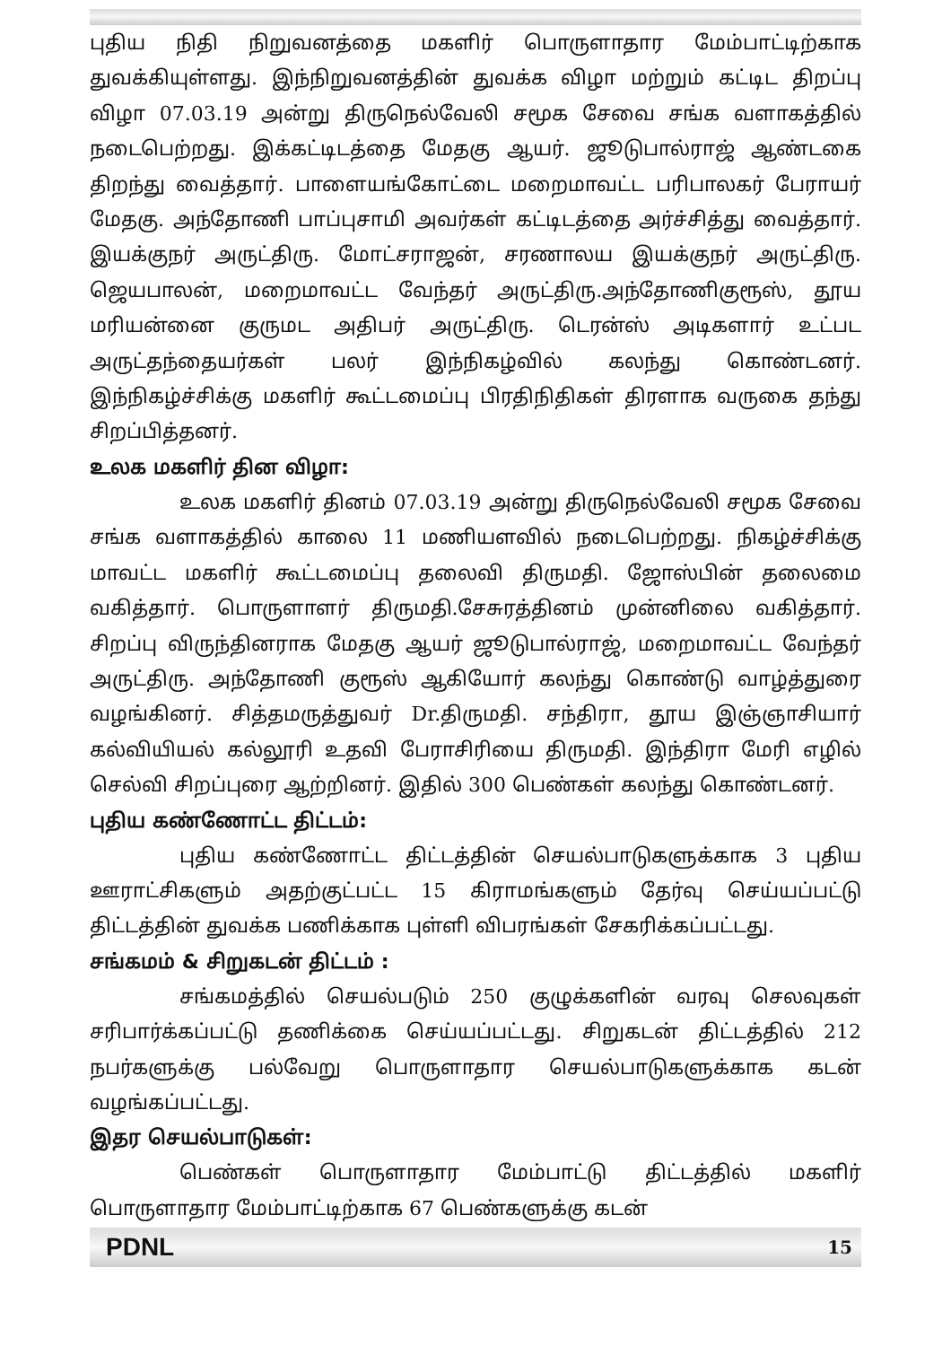புதிய நிதி நிறுவனத்தை மகளிர் பொருளாதார மேம்பாட்டிற்காக துவக்கியுள்ளது. இந்நிறுவனத்தின் துவக்க விழா மற்றும் கட்டிட திறப்பு விழா 07.03.19 அன்று திருநெல்வேலி சமூக சேவை சங்க வளாகத்தில் நடைபெற்றது. இக்கட்டிடத்தை மேதகு ஆயர். ஜூடுபால்ராஜ் ஆண்டகை திறந்து வைத்தார். பாளையங்கோட்டை மறைமாவட்ட பரிபாலகர் பேராயர் மேதகு. அந்தோணி பாப்புசாமி அவர்கள் கட்டிடத்தை அர்ச்சித்து வைத்தார். இயக்குநர் அருட்திரு. மோட்சராஜன், சரணாலய இயக்குநர் அருட்திரு. ஜெயபாலன், மறைமாவட்ட வேந்தர் அருட்திரு.அந்தோணிகுரூஸ், தூய மரியன்னை குருமட அதிபர் அருட்திரு. டெரன்ஸ் அடிகளார் உட்பட அருட்தந்தையர்கள் பலர் இந்நிகழ்வில் கலந்து கொண்டனர். இந்நிகழ்ச்சிக்கு மகளிர் கூட்டமைப்பு பிரதிநிதிகள் திரளாக வருகை தந்து சிறப்பித்தனர்.
உலக மகளிர் தின விழா:
உலக மகளிர் தினம் 07.03.19 அன்று திருநெல்வேலி சமூக சேவை சங்க வளாகத்தில் காலை 11 மணியளவில் நடைபெற்றது. நிகழ்ச்சிக்கு மாவட்ட மகளிர் கூட்டமைப்பு தலைவி திருமதி. ஜோஸ்பின் தலைமை வகித்தார். பொருளாளர் திருமதி.சேசுரத்தினம் முன்னிலை வகித்தார். சிறப்பு விருந்தினராக மேதகு ஆயர் ஜூடுபால்ராஜ், மறைமாவட்ட வேந்தர் அருட்திரு. அந்தோணி குரூஸ் ஆகியோர் கலந்து கொண்டு வாழ்த்துரை வழங்கினர். சித்தமருத்துவர் Dr.திருமதி. சந்திரா, தூய இஞ்ஞாசியார் கல்வியியல் கல்லூரி உதவி பேராசிரியை திருமதி. இந்திரா மேரி எழில் செல்வி சிறப்புரை ஆற்றினர். இதில் 300 பெண்கள் கலந்து கொண்டனர்.
புதிய கண்ணோட்ட திட்டம்:
புதிய கண்ணோட்ட திட்டத்தின் செயல்பாடுகளுக்காக 3 புதிய ஊராட்சிகளும் அதற்குட்பட்ட 15 கிராமங்களும் தேர்வு செய்யப்பட்டு திட்டத்தின் துவக்க பணிக்காக புள்ளி விபரங்கள் சேகரிக்கப்பட்டது.
சங்கமம் & சிறுகடன் திட்டம் :
சங்கமத்தில் செயல்படும் 250 குழுக்களின் வரவு செலவுகள் சரிபார்க்கப்பட்டு தணிக்கை செய்யப்பட்டது. சிறுகடன் திட்டத்தில் 212 நபர்களுக்கு பல்வேறு பொருளாதார செயல்பாடுகளுக்காக கடன் வழங்கப்பட்டது.
இதர செயல்பாடுகள்:
பெண்கள் பொருளாதார மேம்பாட்டு திட்டத்தில் மகளிர் பொருளாதார மேம்பாட்டிற்காக 67 பெண்களுக்கு கடன்
PDNL 15